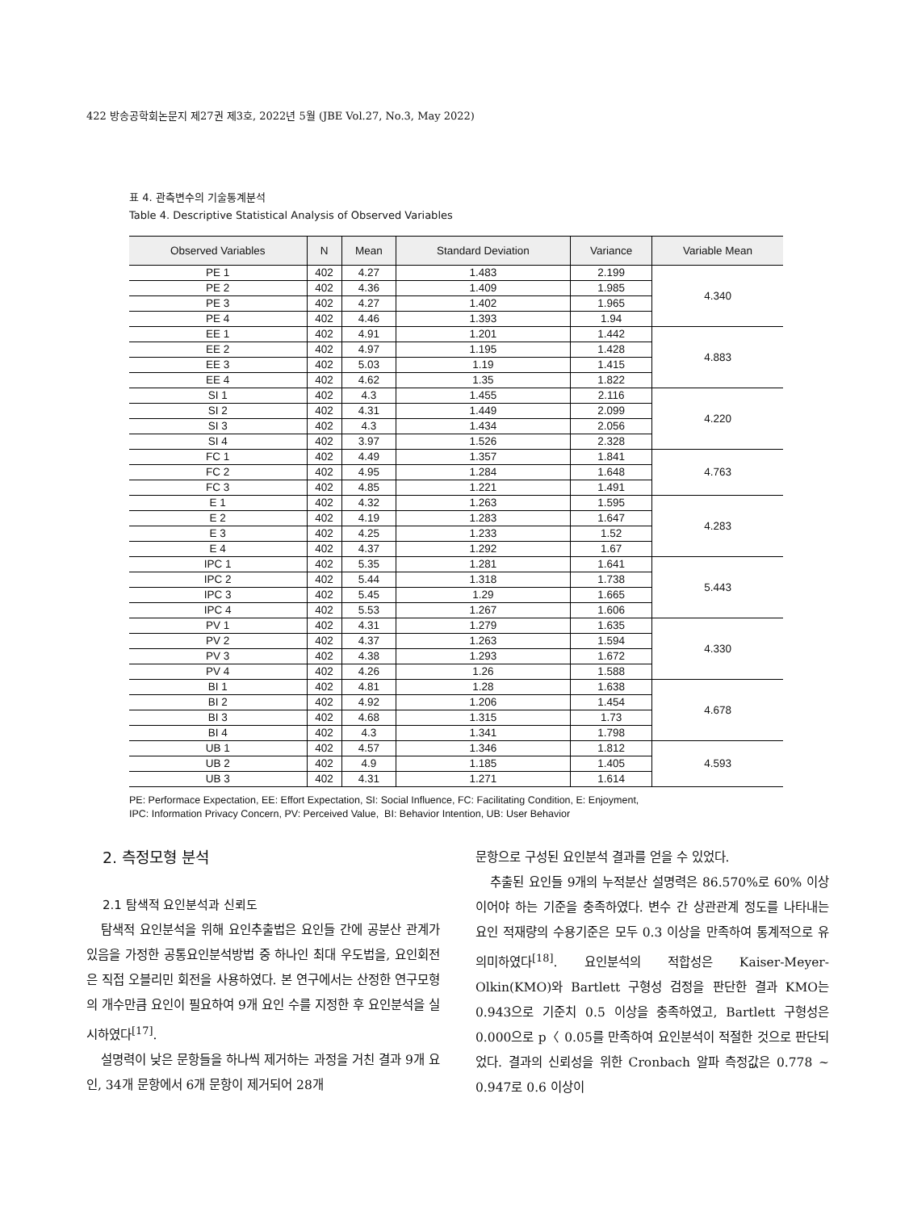422 방송공학회논문지 제27권 제3호, 2022년 5월 (JBE Vol.27, No.3, May 2022)
표 4. 관측변수의 기술통계분석
Table 4. Descriptive Statistical Analysis of Observed Variables
| Observed Variables | N | Mean | Standard Deviation | Variance | Variable Mean |
| --- | --- | --- | --- | --- | --- |
| PE 1 | 402 | 4.27 | 1.483 | 2.199 | 4.340 |
| PE 2 | 402 | 4.36 | 1.409 | 1.985 | |
| PE 3 | 402 | 4.27 | 1.402 | 1.965 | |
| PE 4 | 402 | 4.46 | 1.393 | 1.94 | |
| EE 1 | 402 | 4.91 | 1.201 | 1.442 | 4.883 |
| EE 2 | 402 | 4.97 | 1.195 | 1.428 | |
| EE 3 | 402 | 5.03 | 1.19 | 1.415 | |
| EE 4 | 402 | 4.62 | 1.35 | 1.822 | |
| SI 1 | 402 | 4.3 | 1.455 | 2.116 | 4.220 |
| SI 2 | 402 | 4.31 | 1.449 | 2.099 | |
| SI 3 | 402 | 4.3 | 1.434 | 2.056 | |
| SI 4 | 402 | 3.97 | 1.526 | 2.328 | |
| FC 1 | 402 | 4.49 | 1.357 | 1.841 | 4.763 |
| FC 2 | 402 | 4.95 | 1.284 | 1.648 | |
| FC 3 | 402 | 4.85 | 1.221 | 1.491 | |
| E 1 | 402 | 4.32 | 1.263 | 1.595 | 4.283 |
| E 2 | 402 | 4.19 | 1.283 | 1.647 | |
| E 3 | 402 | 4.25 | 1.233 | 1.52 | |
| E 4 | 402 | 4.37 | 1.292 | 1.67 | |
| IPC 1 | 402 | 5.35 | 1.281 | 1.641 | 5.443 |
| IPC 2 | 402 | 5.44 | 1.318 | 1.738 | |
| IPC 3 | 402 | 5.45 | 1.29 | 1.665 | |
| IPC 4 | 402 | 5.53 | 1.267 | 1.606 | |
| PV 1 | 402 | 4.31 | 1.279 | 1.635 | 4.330 |
| PV 2 | 402 | 4.37 | 1.263 | 1.594 | |
| PV 3 | 402 | 4.38 | 1.293 | 1.672 | |
| PV 4 | 402 | 4.26 | 1.26 | 1.588 | |
| BI 1 | 402 | 4.81 | 1.28 | 1.638 | 4.678 |
| BI 2 | 402 | 4.92 | 1.206 | 1.454 | |
| BI 3 | 402 | 4.68 | 1.315 | 1.73 | |
| BI 4 | 402 | 4.3 | 1.341 | 1.798 | |
| UB 1 | 402 | 4.57 | 1.346 | 1.812 | 4.593 |
| UB 2 | 402 | 4.9 | 1.185 | 1.405 | |
| UB 3 | 402 | 4.31 | 1.271 | 1.614 | |
PE: Performace Expectation, EE: Effort Expectation, SI: Social Influence, FC: Facilitating Condition, E: Enjoyment,
IPC: Information Privacy Concern, PV: Perceived Value, BI: Behavior Intention, UB: User Behavior
2. 측정모형 분석
2.1 탐색적 요인분석과 신뢰도
탐색적 요인분석을 위해 요인추출법은 요인들 간에 공분산 관계가 있음을 가정한 공통요인분석방법 중 하나인 최대 우도법을, 요인회전은 직접 오블리민 회전을 사용하였다. 본 연구에서는 산정한 연구모형의 개수만큼 요인이 필요하여 9개 요인 수를 지정한 후 요인분석을 실시하였다<sup>[17]</sup>.
설명력이 낮은 문항들을 하나씩 제거하는 과정을 거친 결과 9개 요인, 34개 문항에서 6개 문항이 제거되어 28개
문항으로 구성된 요인분석 결과를 얻을 수 있었다.
추출된 요인들 9개의 누적분산 설명력은 86.570%로 60% 이상이어야 하는 기준을 충족하였다. 변수 간 상관관계 정도를 나타내는 요인 적재량의 수용기준은 모두 0.3 이상을 만족하여 통계적으로 유의미하였다<sup>[18]</sup>. 요인분석의 적합성은 Kaiser-Meyer-Olkin(KMO)와 Bartlett 구형성 검정을 판단한 결과 KMO는 0.943으로 기준치 0.5 이상을 충족하였고, Bartlett 구형성은 0.000으로 p〈 0.05를 만족하여 요인분석이 적절한 것으로 판단되었다. 결과의 신뢰성을 위한 Cronbach 알파 측정값은 0.778 ~ 0.947로 0.6 이상이